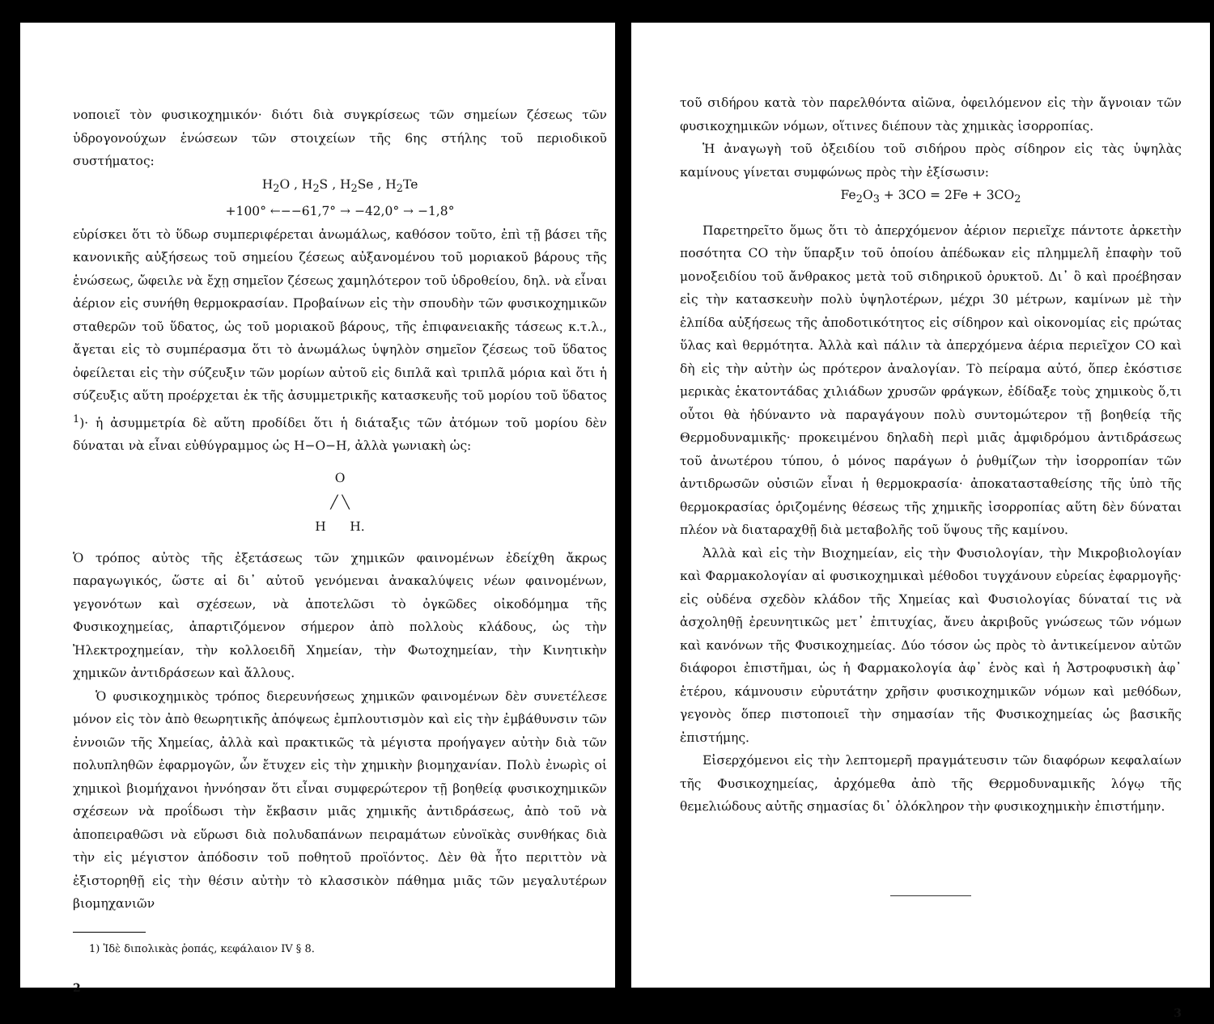νοποιεῖ τὸν φυσικοχημικόν· διότι διὰ συγκρίσεως τῶν σημείων ζέσεως τῶν ὑδρογονούχων ἑνώσεων τῶν στοιχείων τῆς 6ης στήλης τοῦ περιοδικοῦ συστήματος:
H<sub>2</sub>O , H<sub>2</sub>S , H<sub>2</sub>Se , H<sub>2</sub>Te
+100° ←−−61,7° → −42,0° → −1,8°
εὑρίσκει ὅτι τὸ ὕδωρ συμπεριφέρεται ἀνωμάλως, καθόσον τοῦτο, ἐπὶ τῇ βάσει τῆς κανονικῆς αὐξήσεως τοῦ σημείου ζέσεως αὐξανομένου τοῦ μοριακοῦ βάρους τῆς ἑνώσεως, ὤφειλε νὰ ἔχῃ σημεῖον ζέσεως χαμηλότερον τοῦ ὑδροθείου, δηλ. νὰ εἶναι ἀέριον εἰς συνήθη θερμοκρασίαν. Προβαίνων εἰς τὴν σπουδὴν τῶν φυσικοχημικῶν σταθερῶν τοῦ ὕδατος, ὡς τοῦ μοριακοῦ βάρους, τῆς ἐπιφανειακῆς τάσεως κ.τ.λ., ἄγεται εἰς τὸ συμπέρασμα ὅτι τὸ ἀνωμάλως ὑψηλὸν σημεῖον ζέσεως τοῦ ὕδατος ὀφείλεται εἰς τὴν σύζευξιν τῶν μορίων αὐτοῦ εἰς διπλᾶ καὶ τριπλᾶ μόρια καὶ ὅτι ἡ σύζευξις αὕτη προέρχεται ἐκ τῆς ἀσυμμετρικῆς κατασκευῆς τοῦ μορίου τοῦ ὕδατος <sup>1</sup>)· ἡ ἀσυμμετρία δὲ αὕτη προδίδει ὅτι ἡ διάταξις τῶν ἀτόμων τοῦ μορίου δὲν δύναται νὰ εἶναι εὐθύγραμμος ὡς H−O−H, ἀλλὰ γωνιακὴ ὡς:
O
╱ ╲
H H.
Ὁ τρόπος αὐτὸς τῆς ἐξετάσεως τῶν χημικῶν φαινομένων ἐδείχθη ἄκρως παραγωγικός, ὥστε αἱ δι᾽ αὐτοῦ γενόμεναι ἀνακαλύψεις νέων φαινομένων, γεγονότων καὶ σχέσεων, νὰ ἀποτελῶσι τὸ ὀγκῶδες οἰκοδόμημα τῆς Φυσικοχημείας, ἀπαρτιζόμενον σήμερον ἀπὸ πολλοὺς κλάδους, ὡς τὴν Ἠλεκτροχημείαν, τὴν κολλοειδῆ Χημείαν, τὴν Φωτοχημείαν, τὴν Κινητικὴν χημικῶν ἀντιδράσεων καὶ ἄλλους.
Ὁ φυσικοχημικὸς τρόπος διερευνήσεως χημικῶν φαινομένων δὲν συνετέλεσε μόνον εἰς τὸν ἀπὸ θεωρητικῆς ἀπόψεως ἐμπλουτισμὸν καὶ εἰς τὴν ἐμβάθυνσιν τῶν ἐννοιῶν τῆς Χημείας, ἀλλὰ καὶ πρακτικῶς τὰ μέγιστα προήγαγεν αὐτὴν διὰ τῶν πολυπληθῶν ἐφαρμογῶν, ὧν ἔτυχεν εἰς τὴν χημικὴν βιομηχανίαν. Πολὺ ἐνωρὶς οἱ χημικοὶ βιομήχανοι ἠννόησαν ὅτι εἶναι συμφερώτερον τῇ βοηθείᾳ φυσικοχημικῶν σχέσεων νὰ προΐδωσι τὴν ἔκβασιν μιᾶς χημικῆς ἀντιδράσεως, ἀπὸ τοῦ νὰ ἀποπειραθῶσι νὰ εὕρωσι διὰ πολυδαπάνων πειραμάτων εὐνοϊκὰς συνθήκας διὰ τὴν εἰς μέγιστον ἀπόδοσιν τοῦ ποθητοῦ προϊόντος. Δὲν θὰ ἦτο περιττὸν νὰ ἐξιστορηθῇ εἰς τὴν θέσιν αὐτὴν τὸ κλασσικὸν πάθημα μιᾶς τῶν μεγαλυτέρων βιομηχανιῶν
1) Ἰδὲ διπολικὰς ῥοπάς, κεφάλαιον IV § 8.
2
τοῦ σιδήρου κατὰ τὸν παρελθόντα αἰῶνα, ὀφειλόμενον εἰς τὴν ἄγνοιαν τῶν φυσικοχημικῶν νόμων, οἵτινες διέπουν τὰς χημικὰς ἰσορροπίας.
Ἡ ἀναγωγὴ τοῦ ὀξειδίου τοῦ σιδήρου πρὸς σίδηρον εἰς τὰς ὑψηλὰς καμίνους γίνεται συμφώνως πρὸς τὴν ἐξίσωσιν:
Fe<sub>2</sub>O<sub>3</sub> + 3CO = 2Fe + 3CO<sub>2</sub>
Παρετηρεῖτο ὅμως ὅτι τὸ ἀπερχόμενον ἀέριον περιεῖχε πάντοτε ἀρκετὴν ποσότητα CO τὴν ὕπαρξιν τοῦ ὁποίου ἀπέδωκαν εἰς πλημμελῆ ἐπαφὴν τοῦ μονοξειδίου τοῦ ἄνθρακος μετὰ τοῦ σιδηρικοῦ ὀρυκτοῦ. Δι᾽ ὃ καὶ προέβησαν εἰς τὴν κατασκευὴν πολὺ ὑψηλοτέρων, μέχρι 30 μέτρων, καμίνων μὲ τὴν ἐλπίδα αὐξήσεως τῆς ἀποδοτικότητος εἰς σίδηρον καὶ οἰκονομίας εἰς πρώτας ὕλας καὶ θερμότητα. Ἀλλὰ καὶ πάλιν τὰ ἀπερχόμενα ἀέρια περιεῖχον CO καὶ δὴ εἰς τὴν αὐτὴν ὡς πρότερον ἀναλογίαν. Τὸ πείραμα αὐτό, ὅπερ ἐκόστισε μερικὰς ἑκατοντάδας χιλιάδων χρυσῶν φράγκων, ἐδίδαξε τοὺς χημικοὺς ὅ,τι οὗτοι θὰ ἠδύναντο νὰ παραγάγουν πολὺ συντομώτερον τῇ βοηθείᾳ τῆς Θερμοδυναμικῆς· προκειμένου δηλαδὴ περὶ μιᾶς ἀμφιδρόμου ἀντιδράσεως τοῦ ἀνωτέρου τύπου, ὁ μόνος παράγων ὁ ῥυθμίζων τὴν ἰσορροπίαν τῶν ἀντιδρωσῶν οὐσιῶν εἶναι ἡ θερμοκρασία· ἀποκατασταθείσης τῆς ὑπὸ τῆς θερμοκρασίας ὁριζομένης θέσεως τῆς χημικῆς ἰσορροπίας αὕτη δὲν δύναται πλέον νὰ διαταραχθῇ διὰ μεταβολῆς τοῦ ὕψους τῆς καμίνου.
Ἀλλὰ καὶ εἰς τὴν Βιοχημείαν, εἰς τὴν Φυσιολογίαν, τὴν Μικροβιολογίαν καὶ Φαρμακολογίαν αἱ φυσικοχημικαὶ μέθοδοι τυγχάνουν εὐρείας ἐφαρμογῆς· εἰς οὐδένα σχεδὸν κλάδον τῆς Χημείας καὶ Φυσιολογίας δύναταί τις νὰ ἀσχοληθῇ ἐρευνητικῶς μετ᾽ ἐπιτυχίας, ἄνευ ἀκριβοῦς γνώσεως τῶν νόμων καὶ κανόνων τῆς Φυσικοχημείας. Δύο τόσον ὡς πρὸς τὸ ἀντικείμενον αὐτῶν διάφοροι ἐπιστῆμαι, ὡς ἡ Φαρμακολογία ἀφ᾽ ἑνὸς καὶ ἡ Ἀστροφυσικὴ ἀφ᾽ ἑτέρου, κάμνουσιν εὐρυτάτην χρῆσιν φυσικοχημικῶν νόμων καὶ μεθόδων, γεγονὸς ὅπερ πιστοποιεῖ τὴν σημασίαν τῆς Φυσικοχημείας ὡς βασικῆς ἐπιστήμης.
Εἰσερχόμενοι εἰς τὴν λεπτομερῆ πραγμάτευσιν τῶν διαφόρων κεφαλαίων τῆς Φυσικοχημείας, ἀρχόμεθα ἀπὸ τῆς Θερμοδυναμικῆς λόγῳ τῆς θεμελιώδους αὐτῆς σημασίας δι᾽ ὁλόκληρον τὴν φυσικοχημικὴν ἐπιστήμην.
3